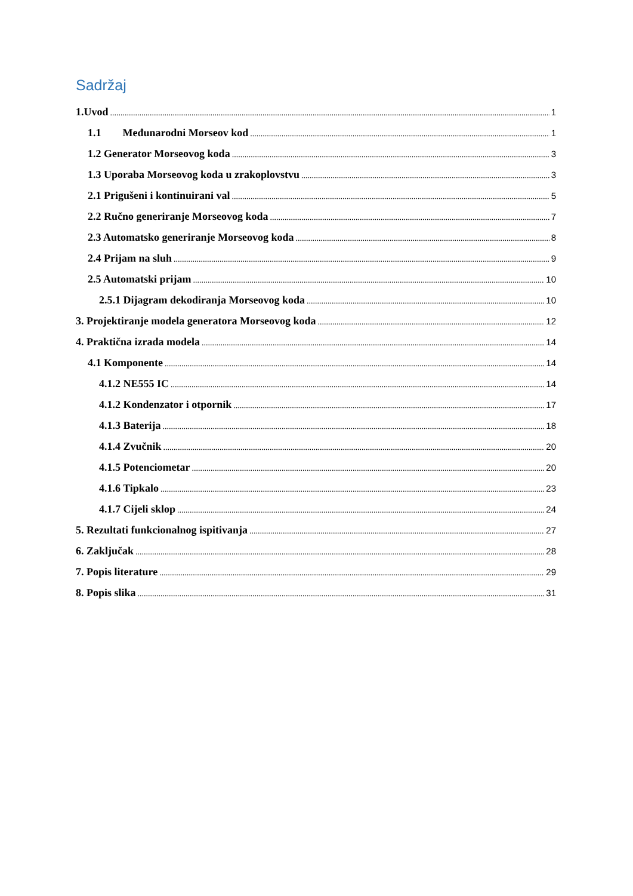Sadržaj
1.Uvod 1
1.1 Međunarodni Morseov kod 1
1.2 Generator Morseovog koda 3
1.3 Uporaba Morseovog koda u zrakoplovstvu 3
2.1 Prigušeni i kontinuirani val 5
2.2 Ručno generiranje Morseovog koda 7
2.3 Automatsko generiranje Morseovog koda 8
2.4 Prijam na sluh 9
2.5 Automatski prijam 10
2.5.1 Dijagram dekodiranja Morseovog koda 10
3. Projektiranje modela generatora Morseovog koda 12
4. Praktična izrada modela 14
4.1 Komponente 14
4.1.2 NE555 IC 14
4.1.2 Kondenzator i otpornik 17
4.1.3 Baterija 18
4.1.4 Zvučnik 20
4.1.5 Potenciometar 20
4.1.6 Tipkalo 23
4.1.7 Cijeli sklop 24
5. Rezultati funkcionalnog ispitivanja 27
6. Zaključak 28
7. Popis literature 29
8. Popis slika 31